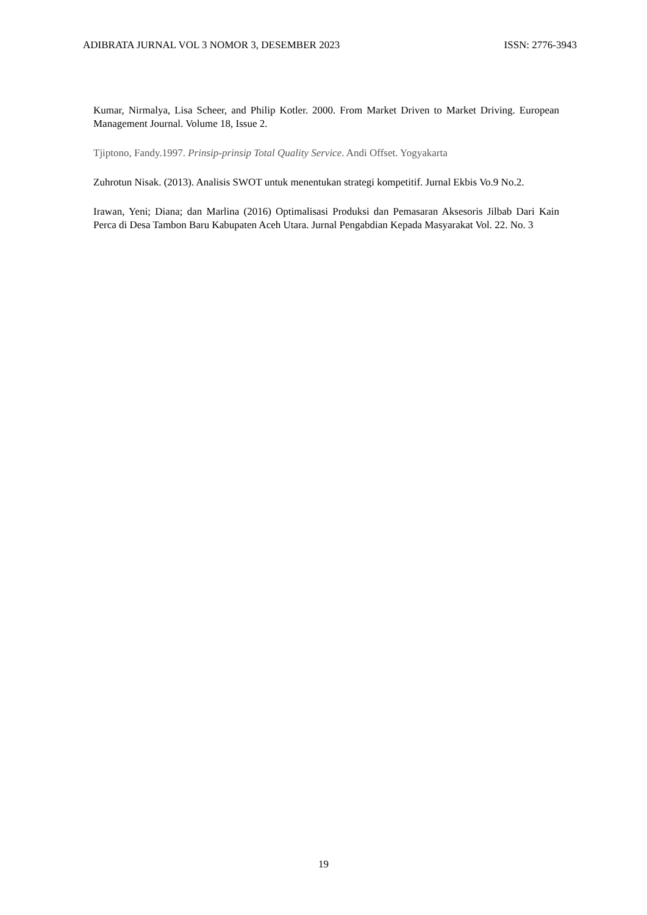ADIBRATA JURNAL VOL 3 NOMOR 3, DESEMBER 2023 ISSN: 2776-3943
Kumar, Nirmalya, Lisa Scheer, and Philip Kotler. 2000. From Market Driven to Market Driving. European Management Journal. Volume 18, Issue 2.
Tjiptono, Fandy.1997. Prinsip-prinsip Total Quality Service. Andi Offset. Yogyakarta
Zuhrotun Nisak. (2013). Analisis SWOT untuk menentukan strategi kompetitif. Jurnal Ekbis Vo.9 No.2.
Irawan, Yeni; Diana; dan Marlina (2016) Optimalisasi Produksi dan Pemasaran Aksesoris Jilbab Dari Kain Perca di Desa Tambon Baru Kabupaten Aceh Utara. Jurnal Pengabdian Kepada Masyarakat Vol. 22. No. 3
19